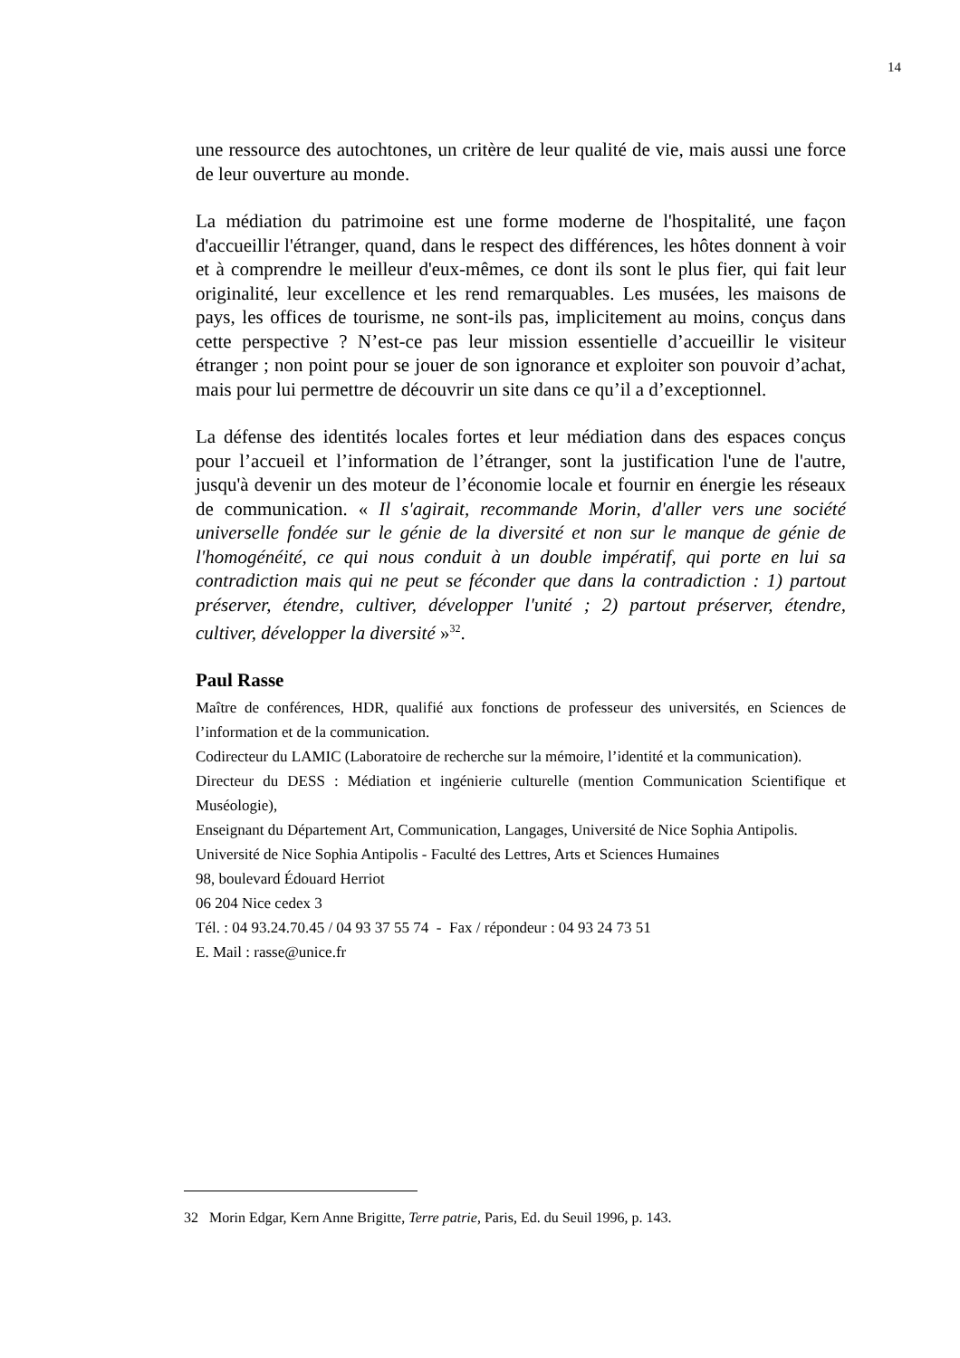14
une ressource des autochtones, un critère de leur qualité de vie, mais aussi une force de leur ouverture au monde.
La médiation du patrimoine est une forme moderne de l'hospitalité, une façon d'accueillir l'étranger, quand, dans le respect des différences, les hôtes donnent à voir et à comprendre le meilleur d'eux-mêmes, ce dont ils sont le plus fier, qui fait leur originalité, leur excellence et les rend remarquables. Les musées, les maisons de pays, les offices de tourisme, ne sont-ils pas, implicitement au moins, conçus dans cette perspective ? N’est-ce pas leur mission essentielle d’accueillir le visiteur étranger ; non point pour se jouer de son ignorance et exploiter son pouvoir d’achat, mais pour lui permettre de découvrir un site dans ce qu’il a d’exceptionnel.
La défense des identités locales fortes et leur médiation dans des espaces conçus pour l’accueil et l’information de l’étranger, sont la justification l'une de l'autre, jusqu'à devenir un des moteur de l’économie locale et fournir en énergie les réseaux de communication. « Il s'agirait, recommande Morin, d'aller vers une société universelle fondée sur le génie de la diversité et non sur le manque de génie de l'homogénéité, ce qui nous conduit à un double impératif, qui porte en lui sa contradiction mais qui ne peut se féconder que dans la contradiction : 1) partout préserver, étendre, cultiver, développer l'unité ; 2) partout préserver, étendre, cultiver, développer la diversité »<sup>32</sup>.
Paul Rasse
Maître de conférences, HDR, qualifié aux fonctions de professeur des universités, en Sciences de l’information et de la communication.
Codirecteur du LAMIC (Laboratoire de recherche sur la mémoire, l’identité et la communication).
Directeur du DESS : Médiation et ingénierie culturelle (mention Communication Scientifique et Muséologie),
Enseignant du Département Art, Communication, Langages, Université de Nice Sophia Antipolis.
Université de Nice Sophia Antipolis - Faculté des Lettres, Arts et Sciences Humaines
98, boulevard Édouard Herriot
06 204 Nice cedex 3
Tél. : 04 93.24.70.45 / 04 93 37 55 74 - Fax / répondeur : 04 93 24 73 51
E. Mail : rasse@unice.fr
32 Morin Edgar, Kern Anne Brigitte, Terre patrie, Paris, Ed. du Seuil 1996, p. 143.